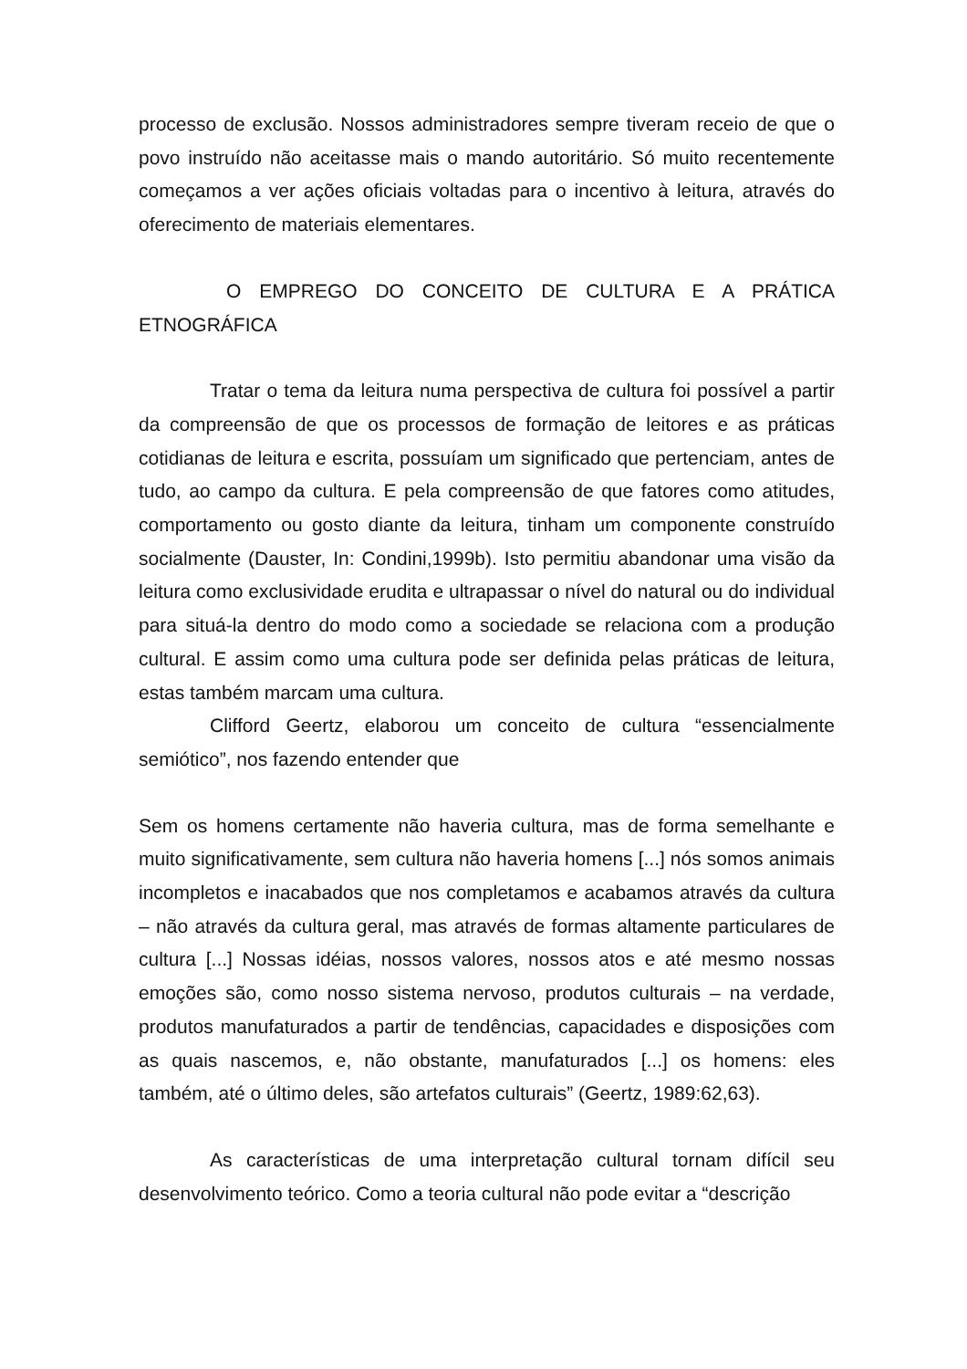processo de exclusão. Nossos administradores sempre tiveram receio de que o povo instruído não aceitasse mais o mando autoritário. Só muito recentemente começamos a ver ações oficiais voltadas para o incentivo à leitura, através do oferecimento de materiais elementares.
O EMPREGO DO CONCEITO DE CULTURA E A PRÁTICA ETNOGRÁFICA
Tratar o tema da leitura numa perspectiva de cultura foi possível a partir da compreensão de que os processos de formação de leitores e as práticas cotidianas de leitura e escrita, possuíam um significado que pertenciam, antes de tudo, ao campo da cultura. E pela compreensão de que fatores como atitudes, comportamento ou gosto diante da leitura, tinham um componente construído socialmente (Dauster, In: Condini,1999b). Isto permitiu abandonar uma visão da leitura como exclusividade erudita e ultrapassar o nível do natural ou do individual para situá-la dentro do modo como a sociedade se relaciona com a produção cultural. E assim como uma cultura pode ser definida pelas práticas de leitura, estas também marcam uma cultura.
Clifford Geertz, elaborou um conceito de cultura “essencialmente semiótico”, nos fazendo entender que
Sem os homens certamente não haveria cultura, mas de forma semelhante e muito significativamente, sem cultura não haveria homens [...] nós somos animais incompletos e inacabados que nos completamos e acabamos através da cultura – não através da cultura geral, mas através de formas altamente particulares de cultura [...] Nossas idéias, nossos valores, nossos atos e até mesmo nossas emoções são, como nosso sistema nervoso, produtos culturais – na verdade, produtos manufaturados a partir de tendências, capacidades e disposições com as quais nascemos, e, não obstante, manufaturados [...] os homens: eles também, até o último deles, são artefatos culturais” (Geertz, 1989:62,63).
As características de uma interpretação cultural tornam difícil seu desenvolvimento teórico. Como a teoria cultural não pode evitar a “descrição